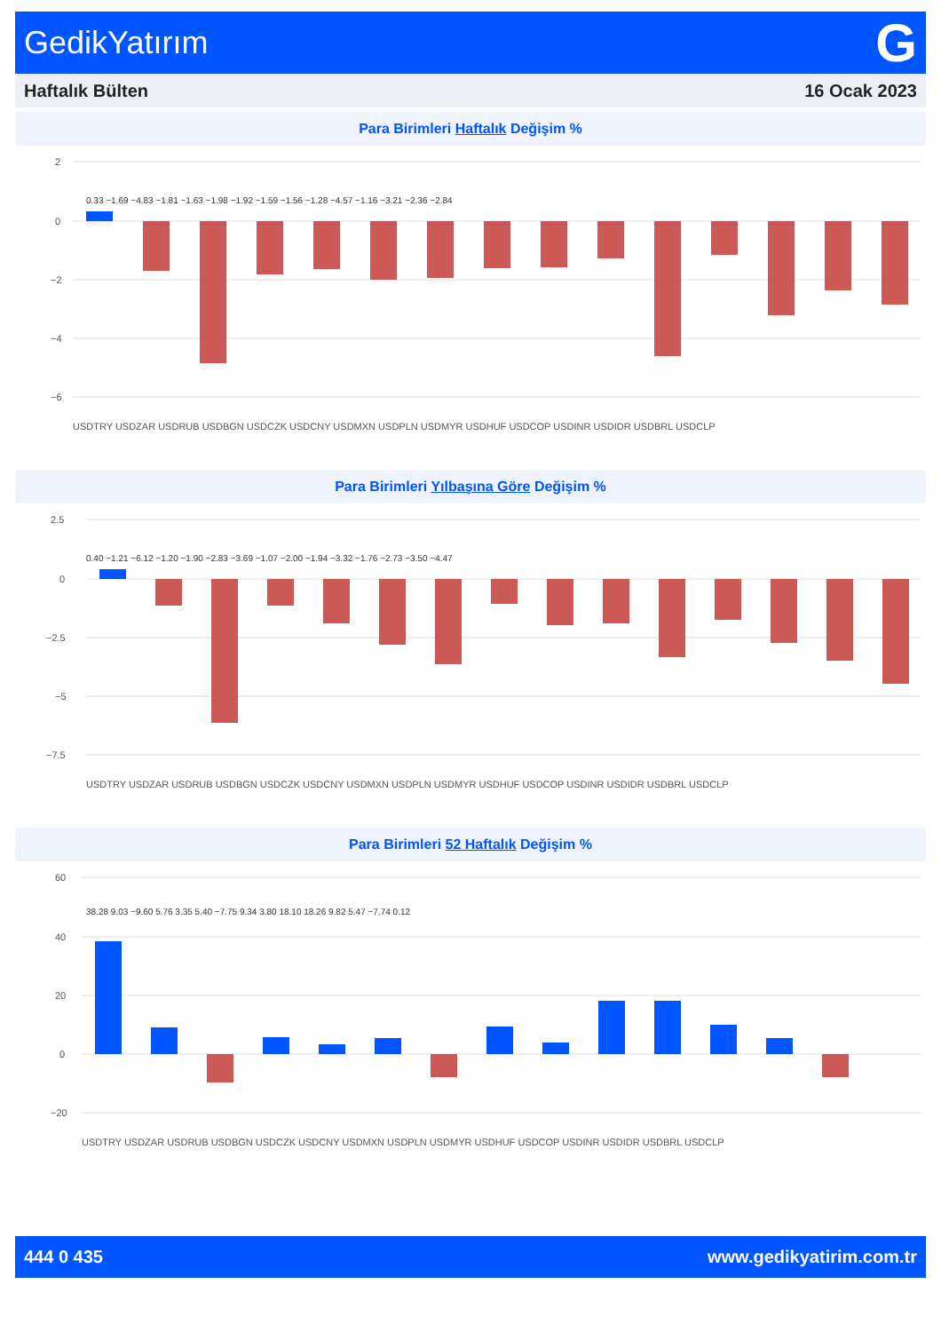GedikYatırım G
Haftalık Bülten 16 Ocak 2023
Para Birimleri Haftalık Değişim %
2
0
−2
−4
−6
0.33 −1.69 −4.83 −1.81 −1.63 −1.98 −1.92 −1.59 −1.56 −1.28 −4.57 −1.16 −3.21 −2.36 −2.84
USDTRY USDZAR USDRUB USDBGN USDCZK USDCNY USDMXN USDPLN USDMYR USDHUF USDCOP USDINR USDIDR USDBRL USDCLP
Para Birimleri Yılbaşına Göre Değişim %
2.5
0
−2.5
−5
−7.5
0.40 −1.21 −6.12 −1.20 −1.90 −2.83 −3.69 −1.07 −2.00 −1.94 −3.32 −1.76 −2.73 −3.50 −4.47
USDTRY USDZAR USDRUB USDBGN USDCZK USDCNY USDMXN USDPLN USDMYR USDHUF USDCOP USDINR USDIDR USDBRL USDCLP
Para Birimleri 52 Haftalık Değişim %
60
40
20
0
−20
38.28 9.03 −9.60 5.76 3.35 5.40 −7.75 9.34 3.80 18.10 18.26 9.82 5.47 −7.74 0.12
USDTRY USDZAR USDRUB USDBGN USDCZK USDCNY USDMXN USDPLN USDMYR USDHUF USDCOP USDINR USDIDR USDBRL USDCLP
444 0 435 www.gedikyatirim.com.tr